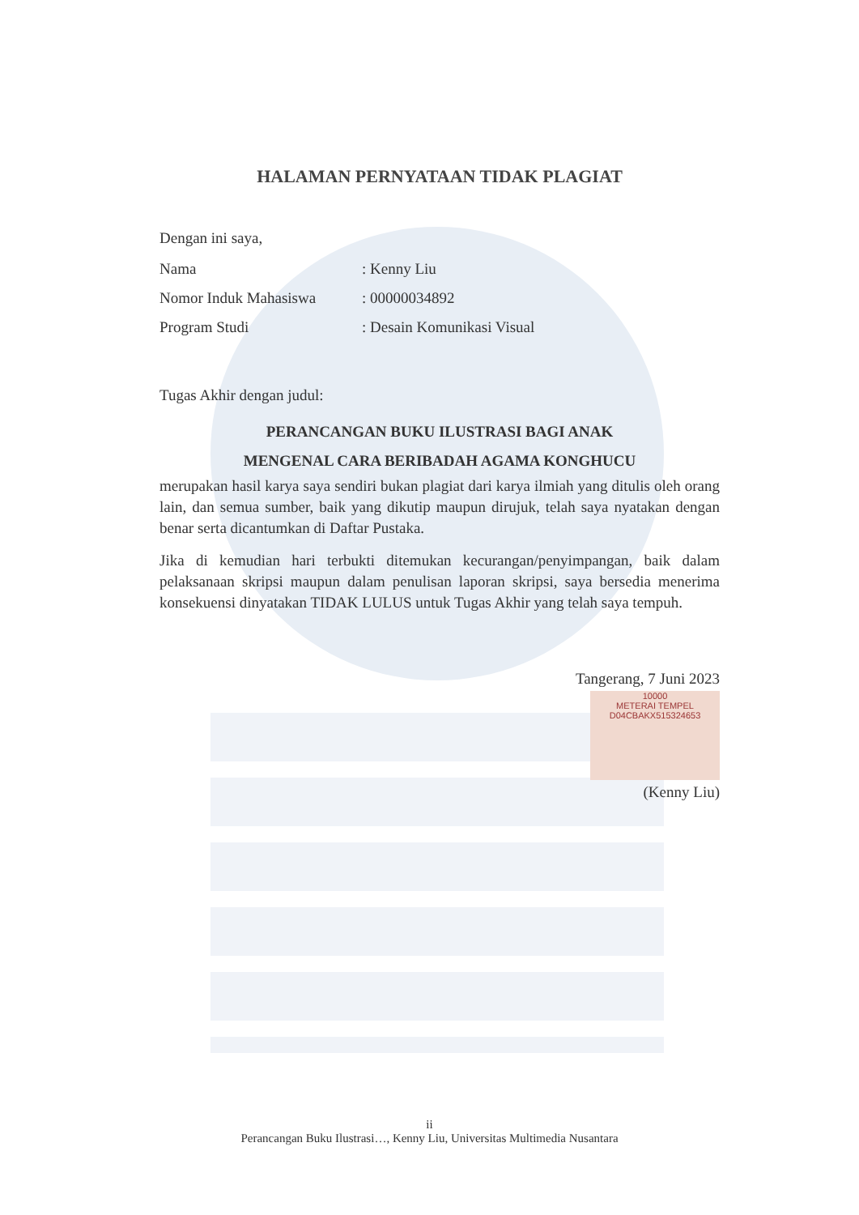HALAMAN PERNYATAAN TIDAK PLAGIAT
Dengan ini saya,
Nama: Kenny Liu
Nomor Induk Mahasiswa: 00000034892
Program Studi: Desain Komunikasi Visual
Tugas Akhir dengan judul:
PERANCANGAN BUKU ILUSTRASI BAGI ANAK
MENGENAL CARA BERIBADAH AGAMA KONGHUCU
merupakan hasil karya saya sendiri bukan plagiat dari karya ilmiah yang ditulis oleh orang lain, dan semua sumber, baik yang dikutip maupun dirujuk, telah saya nyatakan dengan benar serta dicantumkan di Daftar Pustaka.
Jika di kemudian hari terbukti ditemukan kecurangan/penyimpangan, baik dalam pelaksanaan skripsi maupun dalam penulisan laporan skripsi, saya bersedia menerima konsekuensi dinyatakan TIDAK LULUS untuk Tugas Akhir yang telah saya tempuh.
Tangerang, 7 Juni 2023
10000
METERAI TEMPEL
D04CBAKX515324653
(Kenny Liu)
ii
Perancangan Buku Ilustrasi…, Kenny Liu, Universitas Multimedia Nusantara